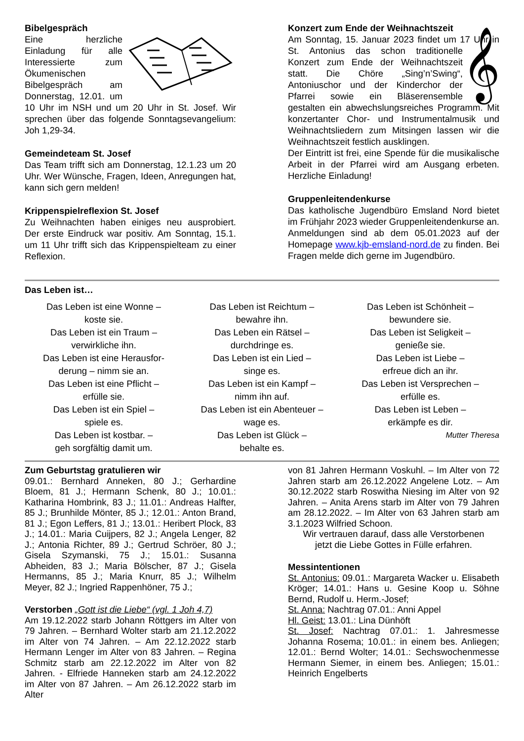Bibelgespräch
Eine herzliche Einladung für alle Interessierte zum Ökumenischen Bibelgespräch am Donnerstag, 12.01. um 10 Uhr im NSH und um 20 Uhr in St. Josef. Wir sprechen über das folgende Sonntagsevangelium: Joh 1,29-34.
Gemeindeteam St. Josef
Das Team trifft sich am Donnerstag, 12.1.23 um 20 Uhr. Wer Wünsche, Fragen, Ideen, Anregungen hat, kann sich gern melden!
Krippenspielreflexion St. Josef
Zu Weihnachten haben einiges neu ausprobiert. Der erste Eindruck war positiv. Am Sonntag, 15.1. um 11 Uhr trifft sich das Krippenspielteam zu einer Reflexion.
Konzert zum Ende der Weihnachtszeit
Am Sonntag, 15. Januar 2023 findet um 17 Uhr in 𝄞 St. Antonius das schon traditionelle Konzert zum Ende der Weihnachtszeit statt. Die Chöre „Sing’n’Swing“, Antoniuschor und der Kinderchor der Pfarrei sowie ein Bläserensemble gestalten ein abwechslungsreiches Programm. Mit konzertanter Chor- und Instrumentalmusik und Weihnachtsliedern zum Mitsingen lassen wir die Weihnachtszeit festlich ausklingen.
Der Eintritt ist frei, eine Spende für die musikalische Arbeit in der Pfarrei wird am Ausgang erbeten. Herzliche Einladung!
Gruppenleitendenkurse
Das katholische Jugendbüro Emsland Nord bietet im Frühjahr 2023 wieder Gruppenleitendenkurse an. Anmeldungen sind ab dem 05.01.2023 auf der Homepage www.kjb-emsland-nord.de zu finden. Bei Fragen melde dich gerne im Jugendbüro.
Das Leben ist…
Das Leben ist eine Wonne –
koste sie.
Das Leben ist ein Traum –
verwirkliche ihn.
Das Leben ist eine Herausfor-
derung – nimm sie an.
Das Leben ist eine Pflicht –
erfülle sie.
Das Leben ist ein Spiel –
spiele es.
Das Leben ist kostbar. –
geh sorgfältig damit um.
Das Leben ist Reichtum –
bewahre ihn.
Das Leben ein Rätsel –
durchdringe es.
Das Leben ist ein Lied –
singe es.
Das Leben ist ein Kampf –
nimm ihn auf.
Das Leben ist ein Abenteuer –
wage es.
Das Leben ist Glück –
behalte es.
Das Leben ist Schönheit –
bewundere sie.
Das Leben ist Seligkeit –
genieße sie.
Das Leben ist Liebe –
erfreue dich an ihr.
Das Leben ist Versprechen –
erfülle es.
Das Leben ist Leben –
erkämpfe es dir.
Mutter Theresa
Zum Geburtstag gratulieren wir
09.01.: Bernhard Anneken, 80 J.; Gerhardine Bloem, 81 J.; Hermann Schenk, 80 J.; 10.01.: Katharina Hombrink, 83 J.; 11.01.: Andreas Halfter, 85 J.; Brunhilde Mönter, 85 J.; 12.01.: Anton Brand, 81 J.; Egon Leffers, 81 J.; 13.01.: Heribert Plock, 83 J.; 14.01.: Maria Cuijpers, 82 J.; Angela Lenger, 82 J.; Antonia Richter, 89 J.; Gertrud Schröer, 80 J.; Gisela Szymanski, 75 J.; 15.01.: Susanna Abheiden, 83 J.; Maria Bölscher, 87 J.; Gisela Hermanns, 85 J.; Maria Knurr, 85 J.; Wilhelm Meyer, 82 J.; Ingried Rappenhöner, 75 J.;
Verstorben „Gott ist die Liebe“ (vgl. 1 Joh 4,7)
Am 19.12.2022 starb Johann Röttgers im Alter von 79 Jahren. – Bernhard Wolter starb am 21.12.2022 im Alter von 74 Jahren. – Am 22.12.2022 starb Hermann Lenger im Alter von 83 Jahren. – Regina Schmitz starb am 22.12.2022 im Alter von 82 Jahren. - Elfriede Hanneken starb am 24.12.2022 im Alter von 87 Jahren. – Am 26.12.2022 starb im Alter
von 81 Jahren Hermann Voskuhl. – Im Alter von 72 Jahren starb am 26.12.2022 Angelene Lotz. – Am 30.12.2022 starb Roswitha Niesing im Alter von 92 Jahren. – Anita Arens starb im Alter von 79 Jahren am 28.12.2022. – Im Alter von 63 Jahren starb am 3.1.2023 Wilfried Schoon.
Wir vertrauen darauf, dass alle Verstorbenen
jetzt die Liebe Gottes in Fülle erfahren.
Messintentionen
St. Antonius: 09.01.: Margareta Wacker u. Elisabeth Kröger; 14.01.: Hans u. Gesine Koop u. Söhne Bernd, Rudolf u. Herm.-Josef;
St. Anna: Nachtrag 07.01.: Anni Appel
Hl. Geist: 13.01.: Lina Dünhöft
St. Josef: Nachtrag 07.01.: 1. Jahresmesse Johanna Rosema; 10.01.: in einem bes. Anliegen; 12.01.: Bernd Wolter; 14.01.: Sechswochenmesse Hermann Siemer, in einem bes. Anliegen; 15.01.: Heinrich Engelberts